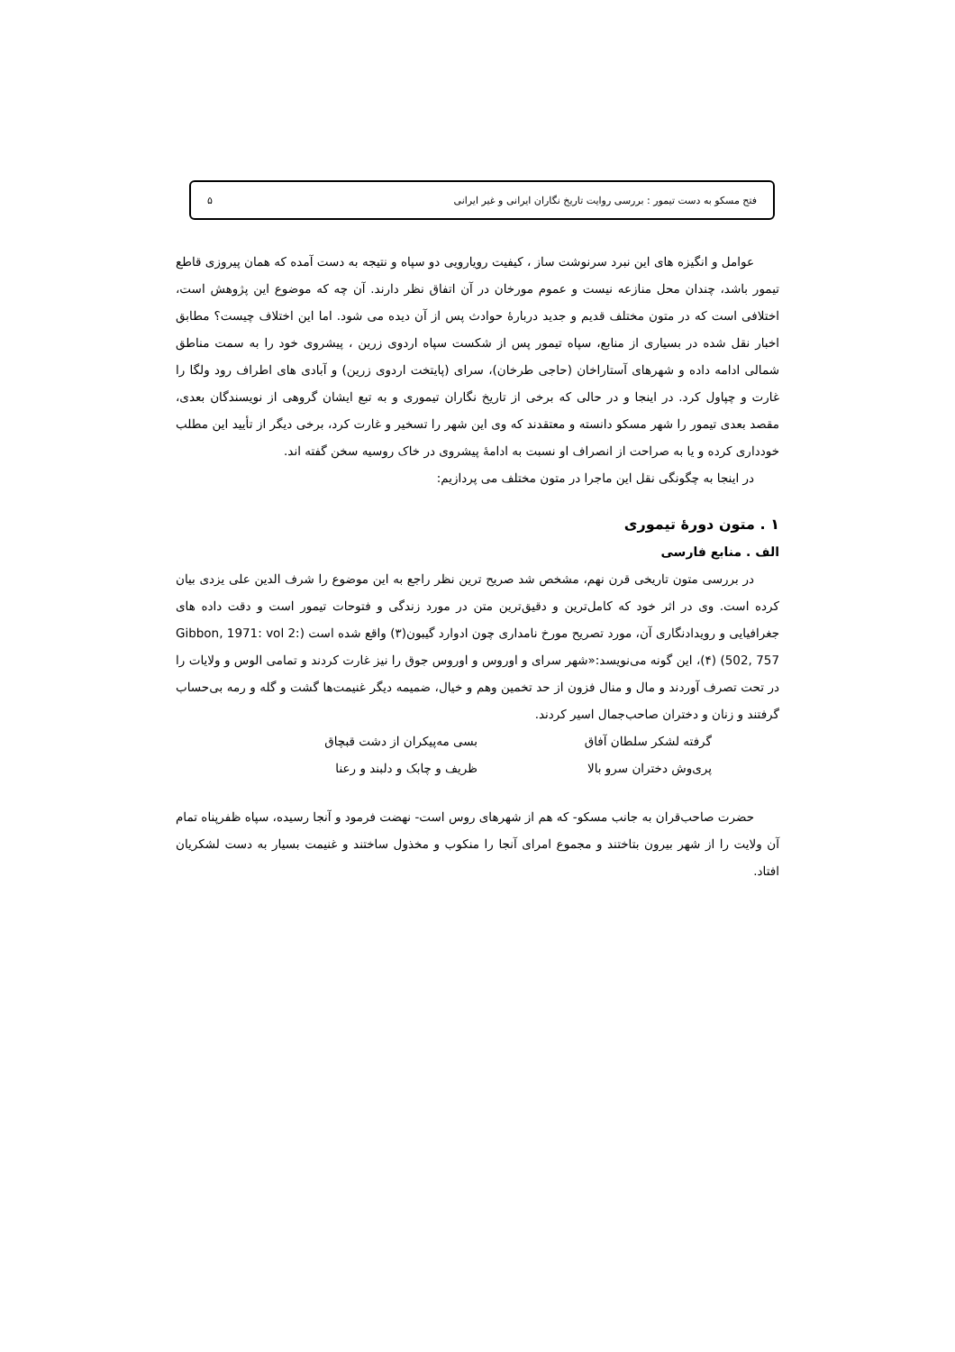فتح مسکو به دست تیمور : بررسی روایت تاریخ نگاران ایرانی و غیر ایرانی ۵
عوامل و انگیزه های این نبرد سرنوشت ساز ، کیفیت رویارویی دو سپاه و نتیجه به دست آمده که همان پیروزی قاطع تیمور باشد، چندان محل منازعه نیست و عموم مورخان در آن اتفاق نظر دارند. آن چه که موضوع این پژوهش است، اختلافی است که در متون مختلف قدیم و جدید دربارۀ حوادث پس از آن دیده می شود. اما این اختلاف چیست؟ مطابق اخبار نقل شده در بسیاری از منابع، سپاه تیمور پس از شکست سپاه اردوی زرین ، پیشروی خود را به سمت مناطق شمالی ادامه داده و شهرهای آستاراخان (حاجی طرخان)، سرای (پایتخت اردوی زرین) و آبادی های اطراف رود ولگا را غارت و چپاول کرد. در اینجا و در حالی که برخی از تاریخ نگاران تیموری و به تبع ایشان گروهی از نویسندگان بعدی، مقصد بعدی تیمور را شهر مسکو دانسته و معتقدند که وی این شهر را تسخیر و غارت کرد، برخی دیگر از تأیید این مطلب خودداری کرده و یا به صراحت از انصراف او نسبت به ادامۀ پیشروی در خاک روسیه سخن گفته اند.
در اینجا به چگونگی نقل این ماجرا در متون مختلف می پردازیم:
۱ . متون دورۀ تیموری
الف . منابع فارسی
در بررسی متون تاریخی قرن نهم، مشخص شد صریح ترین نظر راجع به این موضوع را شرف الدین علی یزدی بیان کرده است. وی در اثر خود که کامل‌ترین و دقیق‌ترین متن در مورد زندگی و فتوحات تیمور است و دقت داده های جغرافیایی و رویدادنگاری آن، مورد تصریح مورخ نامداری چون ادوارد گیبون(۳) واقع شده است (Gibbon, 1971: vol 2: 502, 757) (۴)، این گونه می‌نویسد:«شهر سرای و اوروس و اوروس جوق را نیز غارت کردند و تمامی الوس و ولایات را در تحت تصرف آوردند و مال و منال فزون از حد تخمین وهم و خیال، ضمیمه دیگر غنیمت‌ها گشت و گله و رمه بی‌حساب گرفتند و زنان و دختران صاحب‌جمال اسیر کردند.
گرفته لشکر سلطان آفاق بسی مه‌پیکران از دشت قبچاق پری‌وش دختران سرو بالا ظریف و چابک و دلبند و رعنا
حضرت صاحب‌قران به جانب مسکو- که هم از شهرهای روس است- نهضت فرمود و آنجا رسیده، سپاه ظفرپناه تمام آن ولایت را از شهر بیرون بتاختند و مجموع امرای آنجا را منکوب و مخذول ساختند و غنیمت بسیار به دست لشکریان افتاد.